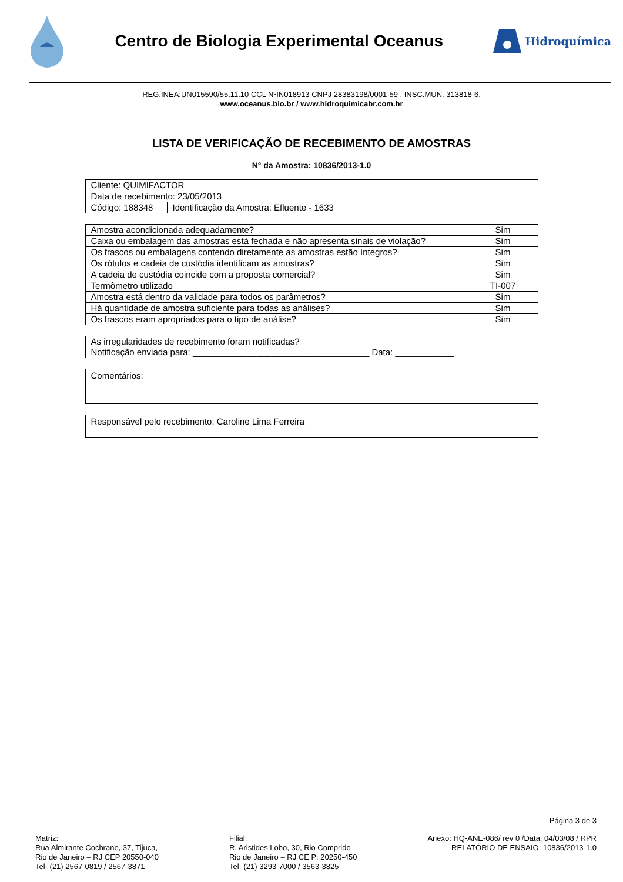Centro de Biologia Experimental Oceanus
Hidroquímica
REG.INEA:UN015590/55.11.10 CCL NºIN018913 CNPJ 28383198/0001-59 . INSC.MUN. 313818-6.
www.oceanus.bio.br / www.hidroquimicabr.com.br
LISTA DE VERIFICAÇÃO DE RECEBIMENTO DE AMOSTRAS
N° da Amostra: 10836/2013-1.0
| Cliente: QUIMIFACTOR | |
| Data de recebimento: 23/05/2013 | |
| Código: 188348 | Identificação da Amostra: Efluente - 1633 |
| Amostra acondicionada adequadamente? | Sim |
| Caixa ou embalagem das amostras está fechada e não apresenta sinais de violação? | Sim |
| Os frascos ou embalagens contendo diretamente as amostras estão íntegros? | Sim |
| Os rótulos e cadeia de custódia identificam as amostras? | Sim |
| A cadeia de custódia coincide com a proposta comercial? | Sim |
| Termômetro utilizado | TI-007 |
| Amostra está dentro da validade para todos os parâmetros? | Sim |
| Há quantidade de amostra suficiente para todas as análises? | Sim |
| Os frascos eram apropriados para o tipo de análise? | Sim |
| As irregularidades de recebimento foram notificadas? Notificação enviada para: ____________________________________ Data: ____________ |
| Comentários: |
| Responsável pelo recebimento: Caroline Lima Ferreira |
Página 3 de 3
Matriz:
Rua Almirante Cochrane, 37, Tijuca,
Rio de Janeiro – RJ CEP 20550-040
Tel- (21) 2567-0819 / 2567-3871
Filial:
R. Aristides Lobo, 30, Rio Comprido
Rio de Janeiro – RJ CE P: 20250-450
Tel- (21) 3293-7000 / 3563-3825
Anexo: HQ-ANE-086/ rev 0 /Data: 04/03/08 / RPR
RELATÓRIO DE ENSAIO: 10836/2013-1.0